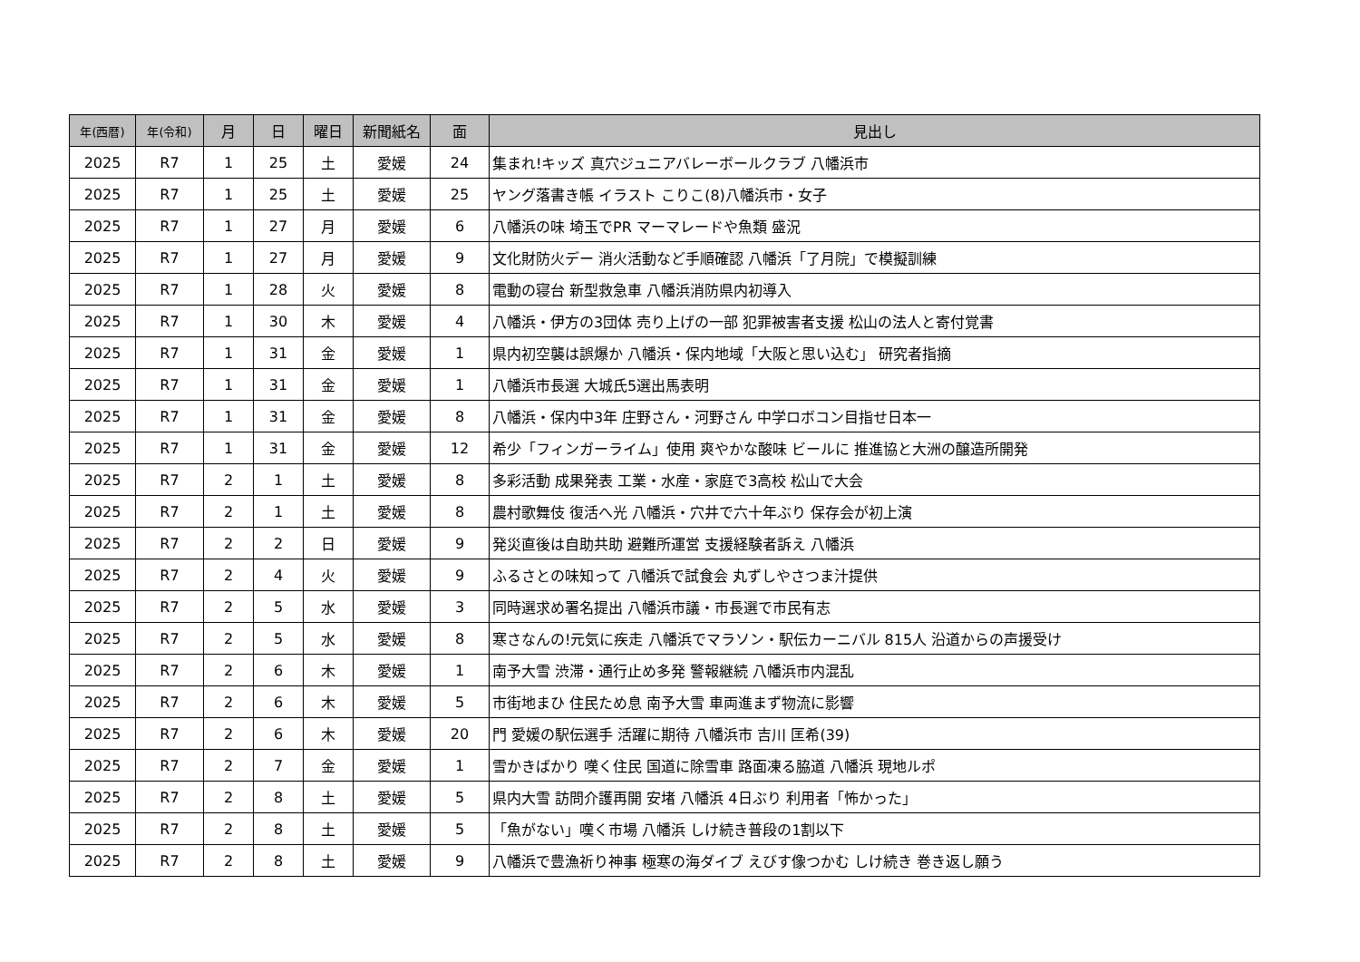| 年(西暦) | 年(令和) | 月 | 日 | 曜日 | 新聞紙名 | 面 | 見出し |
| --- | --- | --- | --- | --- | --- | --- | --- |
| 2025 | R7 | 1 | 25 | 土 | 愛媛 | 24 | 集まれ!キッズ 真穴ジュニアバレーボールクラブ 八幡浜市 |
| 2025 | R7 | 1 | 25 | 土 | 愛媛 | 25 | ヤング落書き帳 イラスト こりこ(8)八幡浜市・女子 |
| 2025 | R7 | 1 | 27 | 月 | 愛媛 | 6 | 八幡浜の味 埼玉でPR マーマレードや魚類 盛況 |
| 2025 | R7 | 1 | 27 | 月 | 愛媛 | 9 | 文化財防火デー 消火活動など手順確認 八幡浜「了月院」で模擬訓練 |
| 2025 | R7 | 1 | 28 | 火 | 愛媛 | 8 | 電動の寝台 新型救急車 八幡浜消防県内初導入 |
| 2025 | R7 | 1 | 30 | 木 | 愛媛 | 4 | 八幡浜・伊方の3団体 売り上げの一部 犯罪被害者支援 松山の法人と寄付覚書 |
| 2025 | R7 | 1 | 31 | 金 | 愛媛 | 1 | 県内初空襲は誤爆か 八幡浜・保内地域「大阪と思い込む」 研究者指摘 |
| 2025 | R7 | 1 | 31 | 金 | 愛媛 | 1 | 八幡浜市長選 大城氏5選出馬表明 |
| 2025 | R7 | 1 | 31 | 金 | 愛媛 | 8 | 八幡浜・保内中3年 庄野さん・河野さん 中学ロボコン目指せ日本一 |
| 2025 | R7 | 1 | 31 | 金 | 愛媛 | 12 | 希少「フィンガーライム」使用 爽やかな酸味 ビールに 推進協と大洲の醸造所開発 |
| 2025 | R7 | 2 | 1 | 土 | 愛媛 | 8 | 多彩活動 成果発表 工業・水産・家庭で3高校 松山で大会 |
| 2025 | R7 | 2 | 1 | 土 | 愛媛 | 8 | 農村歌舞伎 復活へ光 八幡浜・穴井で六十年ぶり 保存会が初上演 |
| 2025 | R7 | 2 | 2 | 日 | 愛媛 | 9 | 発災直後は自助共助 避難所運営 支援経験者訴え 八幡浜 |
| 2025 | R7 | 2 | 4 | 火 | 愛媛 | 9 | ふるさとの味知って 八幡浜で試食会 丸ずしやさつま汁提供 |
| 2025 | R7 | 2 | 5 | 水 | 愛媛 | 3 | 同時選求め署名提出 八幡浜市議・市長選で市民有志 |
| 2025 | R7 | 2 | 5 | 水 | 愛媛 | 8 | 寒さなんの!元気に疾走 八幡浜でマラソン・駅伝カーニバル 815人 沿道からの声援受け |
| 2025 | R7 | 2 | 6 | 木 | 愛媛 | 1 | 南予大雪 渋滞・通行止め多発 警報継続 八幡浜市内混乱 |
| 2025 | R7 | 2 | 6 | 木 | 愛媛 | 5 | 市街地まひ 住民ため息 南予大雪 車両進まず物流に影響 |
| 2025 | R7 | 2 | 6 | 木 | 愛媛 | 20 | 門 愛媛の駅伝選手 活躍に期待 八幡浜市 吉川 匡希(39) |
| 2025 | R7 | 2 | 7 | 金 | 愛媛 | 1 | 雪かきばかり 嘆く住民 国道に除雪車 路面凍る脇道 八幡浜 現地ルポ |
| 2025 | R7 | 2 | 8 | 土 | 愛媛 | 5 | 県内大雪 訪問介護再開 安堵 八幡浜 4日ぶり 利用者「怖かった」 |
| 2025 | R7 | 2 | 8 | 土 | 愛媛 | 5 | 「魚がない」嘆く市場 八幡浜 しけ続き普段の1割以下 |
| 2025 | R7 | 2 | 8 | 土 | 愛媛 | 9 | 八幡浜で豊漁祈り神事 極寒の海ダイブ えびす像つかむ しけ続き 巻き返し願う |